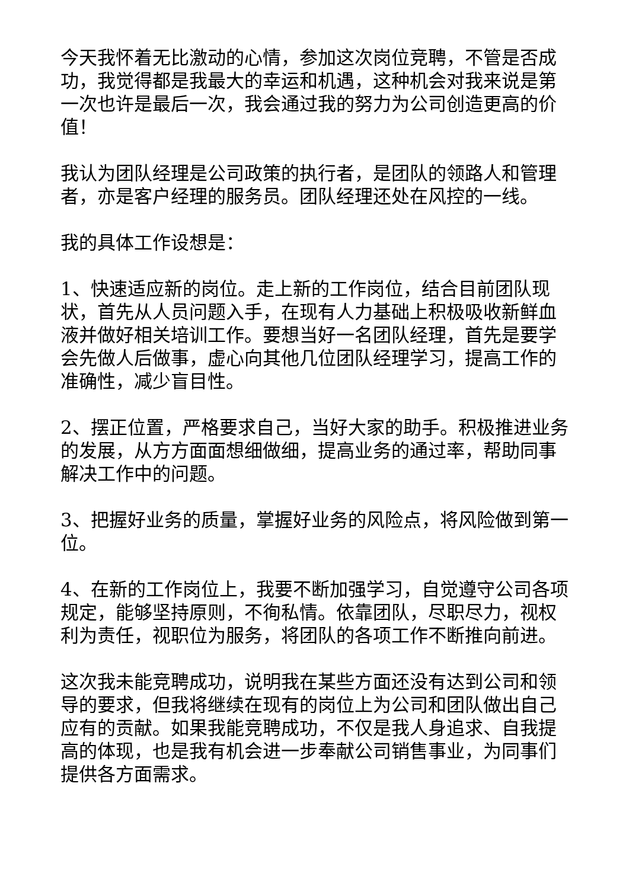今天我怀着无比激动的心情，参加这次岗位竞聘，不管是否成功，我觉得都是我最大的幸运和机遇，这种机会对我来说是第一次也许是最后一次，我会通过我的努力为公司创造更高的价值！
我认为团队经理是公司政策的执行者，是团队的领路人和管理者，亦是客户经理的服务员。团队经理还处在风控的一线。
我的具体工作设想是：
1、快速适应新的岗位。走上新的工作岗位，结合目前团队现状，首先从人员问题入手，在现有人力基础上积极吸收新鲜血液并做好相关培训工作。要想当好一名团队经理，首先是要学会先做人后做事，虚心向其他几位团队经理学习，提高工作的准确性，减少盲目性。
2、摆正位置，严格要求自己，当好大家的助手。积极推进业务的发展，从方方面面想细做细，提高业务的通过率，帮助同事解决工作中的问题。
3、把握好业务的质量，掌握好业务的风险点，将风险做到第一位。
4、在新的工作岗位上，我要不断加强学习，自觉遵守公司各项规定，能够坚持原则，不徇私情。依靠团队，尽职尽力，视权利为责任，视职位为服务，将团队的各项工作不断推向前进。
这次我未能竞聘成功，说明我在某些方面还没有达到公司和领导的要求，但我将继续在现有的岗位上为公司和团队做出自己应有的贡献。如果我能竞聘成功，不仅是我人身追求、自我提高的体现，也是我有机会进一步奉献公司销售事业，为同事们提供各方面需求。